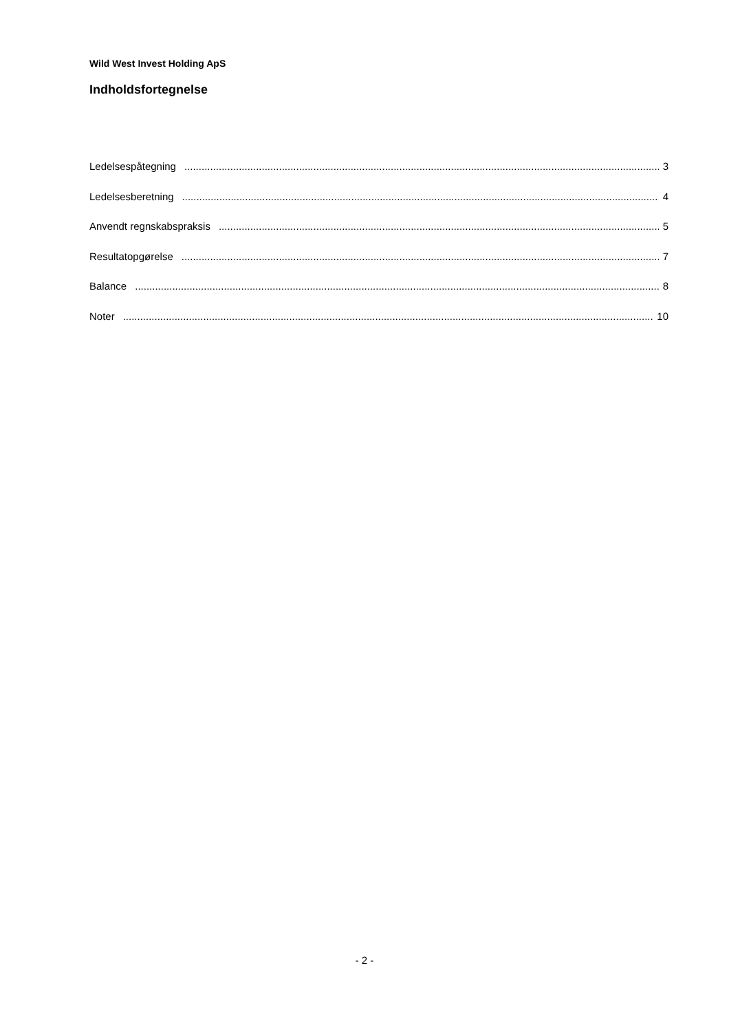Wild West Invest Holding ApS
Indholdsfortegnelse
Ledelsespåtegning 3
Ledelsesberetning 4
Anvendt regnskabspraksis 5
Resultatopgørelse 7
Balance 8
Noter 10
- 2 -